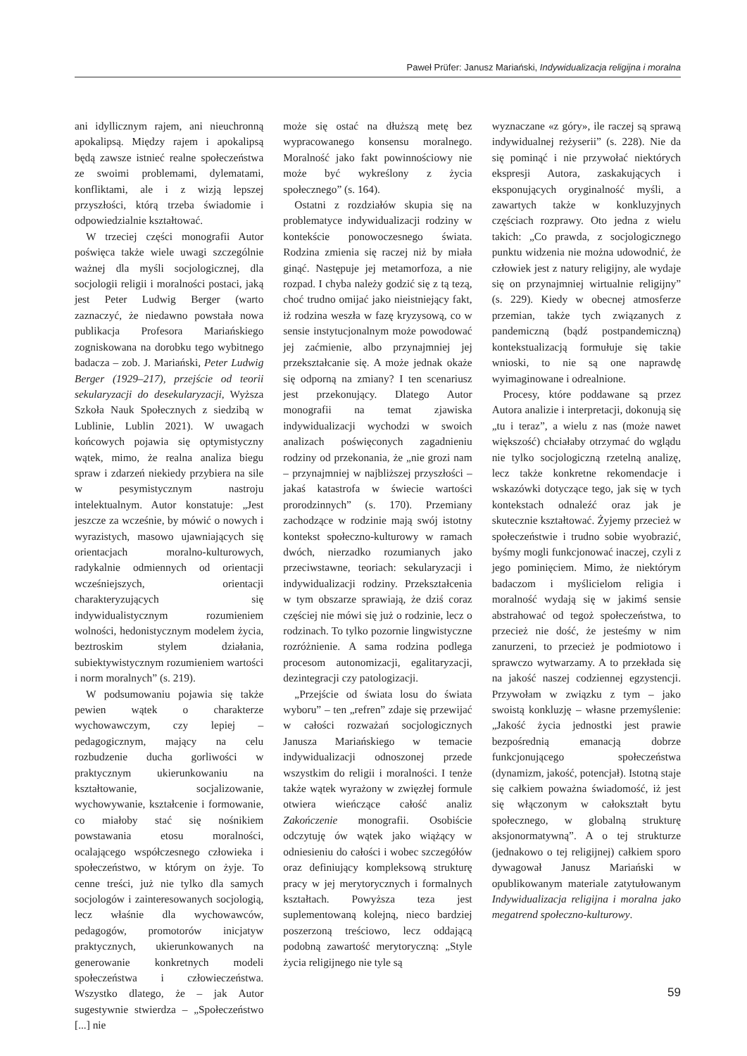Paweł Prüfer: Janusz Mariański, Indywidualizacja religijna i moralna
ani idyllicznym rajem, ani nieuchronną apokalipsą. Między rajem i apokalipsą będą zawsze istnieć realne społeczeństwa ze swoimi problemami, dylematami, konfliktami, ale i z wizją lepszej przyszłości, którą trzeba świadomie i odpowiedzialnie kształtować.
W trzeciej części monografii Autor poświęca także wiele uwagi szczególnie ważnej dla myśli socjologicznej, dla socjologii religii i moralności postaci, jaką jest Peter Ludwig Berger (warto zaznaczyć, że niedawno powstała nowa publikacja Profesora Mariańskiego zogniskowana na dorobku tego wybitnego badacza – zob. J. Mariański, Peter Ludwig Berger (1929–217), przejście od teorii sekularyzacji do desekularyzacji, Wyższa Szkoła Nauk Społecznych z siedzibą w Lublinie, Lublin 2021). W uwagach końcowych pojawia się optymistyczny wątek, mimo, że realna analiza biegu spraw i zdarzeń niekiedy przybiera na sile w pesymistycznym nastroju intelektualnym. Autor konstatuje: „Jest jeszcze za wcześnie, by mówić o nowych i wyrazistych, masowo ujawniających się orientacjach moralno-kulturowych, radykalnie odmiennych od orientacji wcześniejszych, orientacji charakteryzujących się indywidualistycznym rozumieniem wolności, hedonistycznym modelem życia, beztroskim stylem działania, subiektywistycznym rozumieniem wartości i norm moralnych” (s. 219).
W podsumowaniu pojawia się także pewien wątek o charakterze wychowawczym, czy lepiej – pedagogicznym, mający na celu rozbudzenie ducha gorliwości w praktycznym ukierunkowaniu na kształtowanie, socjalizowanie, wychowywanie, kształcenie i formowanie, co miałoby stać się nośnikiem powstawania etosu moralności, ocalającego współczesnego człowieka i społeczeństwo, w którym on żyje. To cenne treści, już nie tylko dla samych socjologów i zainteresowanych socjologią, lecz właśnie dla wychowawców, pedagogów, promotorów inicjatyw praktycznych, ukierunkowanych na generowanie konkretnych modeli społeczeństwa i człowieczeństwa. Wszystko dlatego, że – jak Autor sugestywnie stwierdza – „Społeczeństwo [...] nie
może się ostać na dłuższą metę bez wypracowanego konsensu moralnego. Moralność jako fakt powinnościowy nie może być wykreślony z życia społecznego” (s. 164).
Ostatni z rozdziałów skupia się na problematyce indywidualizacji rodziny w kontekście ponowoczesnego świata. Rodzina zmienia się raczej niż by miała ginąć. Następuje jej metamorfoza, a nie rozpad. I chyba należy godzić się z tą tezą, choć trudno omijać jako nieistniejący fakt, iż rodzina weszła w fazę kryzysową, co w sensie instytucjonalnym może powodować jej zaćmienie, albo przynajmniej jej przekształcanie się. A może jednak okaże się odporną na zmiany? I ten scenariusz jest przekonujący. Dlatego Autor monografii na temat zjawiska indywidualizacji wychodzi w swoich analizach poświęconych zagadnieniu rodziny od przekonania, że „nie grozi nam – przynajmniej w najbliższej przyszłości – jakaś katastrofa w świecie wartości prorodzinnych” (s. 170). Przemiany zachodzące w rodzinie mają swój istotny kontekst społeczno-kulturowy w ramach dwóch, nierzadko rozumianych jako przeciwstawne, teoriach: sekularyzacji i indywidualizacji rodziny. Przekształcenia w tym obszarze sprawiają, że dziś coraz częściej nie mówi się już o rodzinie, lecz o rodzinach. To tylko pozornie lingwistyczne rozróżnienie. A sama rodzina podlega procesom autonomizacji, egalitaryzacji, dezintegracji czy patologizacji.
„Przejście od świata losu do świata wyboru” – ten „refren” zdaje się przewijać w całości rozważań socjologicznych Janusza Mariańskiego w temacie indywidualizacji odnoszonej przede wszystkim do religii i moralności. I tenże także wątek wyrażony w zwięzłej formule otwiera wieńczące całość analiz Zakończenie monografii. Osobiście odczytuję ów wątek jako wiążący w odniesieniu do całości i wobec szczegółów oraz definiujący kompleksową strukturę pracy w jej merytorycznych i formalnych kształtach. Powyższa teza jest suplementowaną kolejną, nieco bardziej poszerzoną treściowo, lecz oddającą podobną zawartość merytoryczną: „Style życia religijnego nie tyle są
wyznaczane «z góry», ile raczej są sprawą indywidualnej reżyserii” (s. 228). Nie da się pominąć i nie przywołać niektórych ekspresji Autora, zaskakujących i eksponujących oryginalność myśli, a zawartych także w konkluzyjnych częściach rozprawy. Oto jedna z wielu takich: „Co prawda, z socjologicznego punktu widzenia nie można udowodnić, że człowiek jest z natury religijny, ale wydaje się on przynajmniej wirtualnie religijny” (s. 229). Kiedy w obecnej atmosferze przemian, także tych związanych z pandemiczną (bądź postpandemiczną) kontekstualizacją formułuje się takie wnioski, to nie są one naprawdę wyimaginowane i odrealnione.
Procesy, które poddawane są przez Autora analizie i interpretacji, dokonują się „tu i teraz”, a wielu z nas (może nawet większość) chciałaby otrzymać do wglądu nie tylko socjologiczną rzetelną analizę, lecz także konkretne rekomendacje i wskazówki dotyczące tego, jak się w tych kontekstach odnaleźć oraz jak je skutecznie kształtować. Żyjemy przecież w społeczeństwie i trudno sobie wyobrazić, byśmy mogli funkcjonować inaczej, czyli z jego pominięciem. Mimo, że niektórym badaczom i myślicielom religia i moralność wydają się w jakimś sensie abstrahować od tegoż społeczeństwa, to przecież nie dość, że jesteśmy w nim zanurzeni, to przecież je podmiotowo i sprawczo wytwarzamy. A to przekłada się na jakość naszej codziennej egzystencji. Przywołam w związku z tym – jako swoistą konkluzję – własne przemyślenie: „Jakość życia jednostki jest prawie bezpośrednią emanacją dobrze funkcjonującego społeczeństwa (dynamizm, jakość, potencjał). Istotną staje się całkiem poważna świadomość, iż jest się włączonym w całokształt bytu społecznego, w globalną strukturę aksjonormatywną”. A o tej strukturze (jednakowo o tej religijnej) całkiem sporo dywagował Janusz Mariański w opublikowanym materiale zatytułowanym Indywidualizacja religijna i moralna jako megatrend społeczno-kulturowy.
59